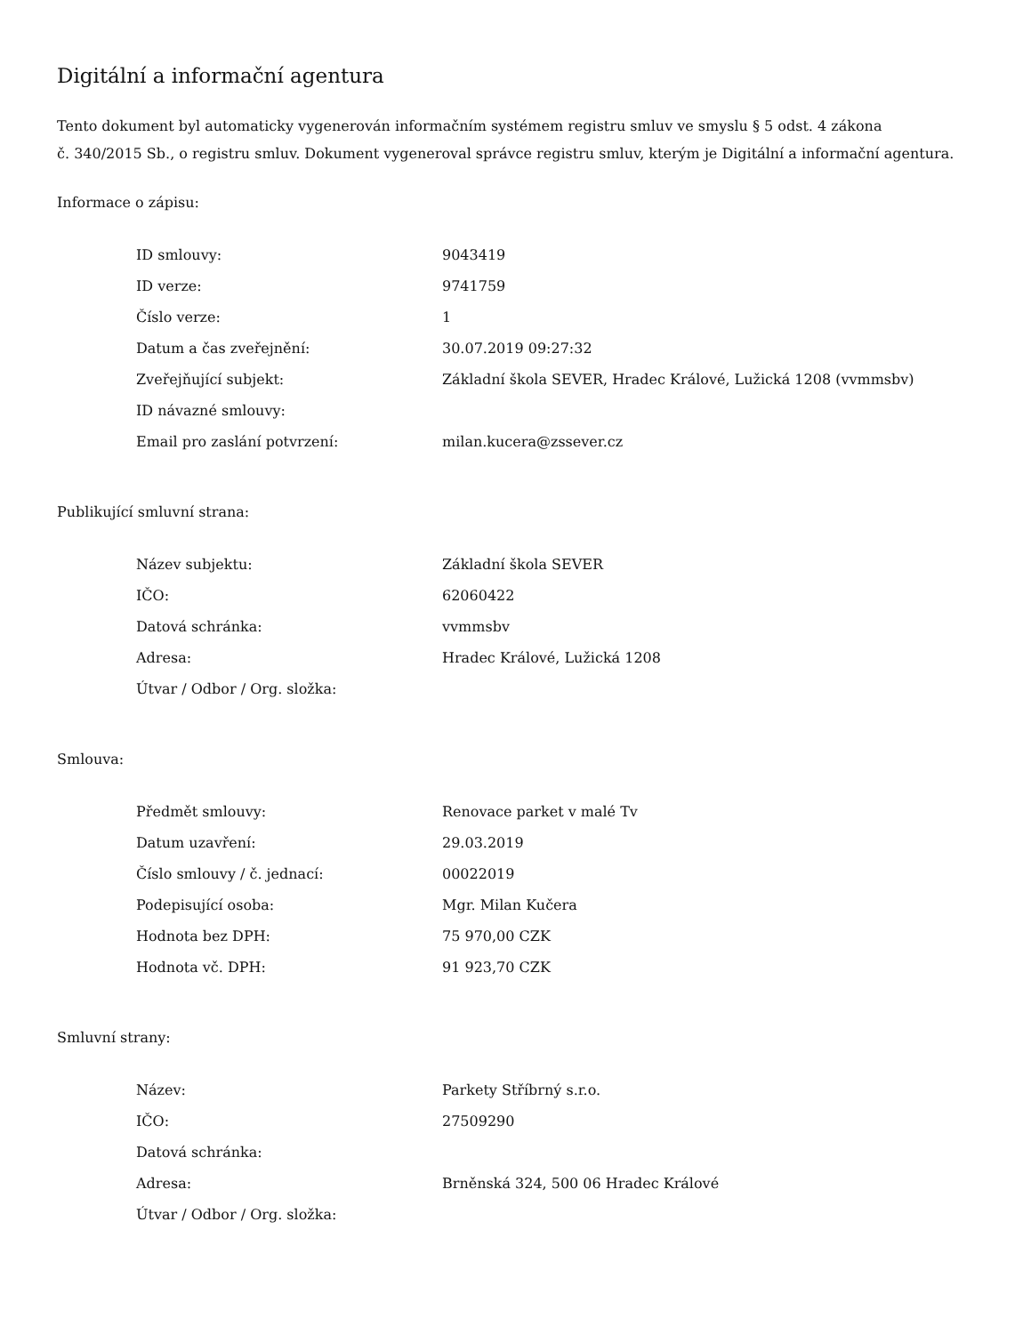Digitální a informační agentura
Tento dokument byl automaticky vygenerován informačním systémem registru smluv ve smyslu § 5 odst. 4 zákona
č. 340/2015 Sb., o registru smluv. Dokument vygeneroval správce registru smluv, kterým je Digitální a informační agentura.
Informace o zápisu:
| ID smlouvy: | 9043419 |
| ID verze: | 9741759 |
| Číslo verze: | 1 |
| Datum a čas zveřejnění: | 30.07.2019 09:27:32 |
| Zveřejňující subjekt: | Základní škola SEVER, Hradec Králové, Lužická 1208 (vvmmsbv) |
| ID návazné smlouvy: | |
| Email pro zaslání potvrzení: | milan.kucera@zssever.cz |
Publikující smluvní strana:
| Název subjektu: | Základní škola SEVER |
| IČO: | 62060422 |
| Datová schránka: | vvmmsbv |
| Adresa: | Hradec Králové, Lužická 1208 |
| Útvar / Odbor / Org. složka: | |
Smlouva:
| Předmět smlouvy: | Renovace parket v malé Tv |
| Datum uzavření: | 29.03.2019 |
| Číslo smlouvy / č. jednací: | 00022019 |
| Podepisující osoba: | Mgr. Milan Kučera |
| Hodnota bez DPH: | 75 970,00 CZK |
| Hodnota vč. DPH: | 91 923,70 CZK |
Smluvní strany:
| Název: | Parkety Stříbrný s.r.o. |
| IČO: | 27509290 |
| Datová schránka: | |
| Adresa: | Brněnská 324, 500 06 Hradec Králové |
| Útvar / Odbor / Org. složka: | |